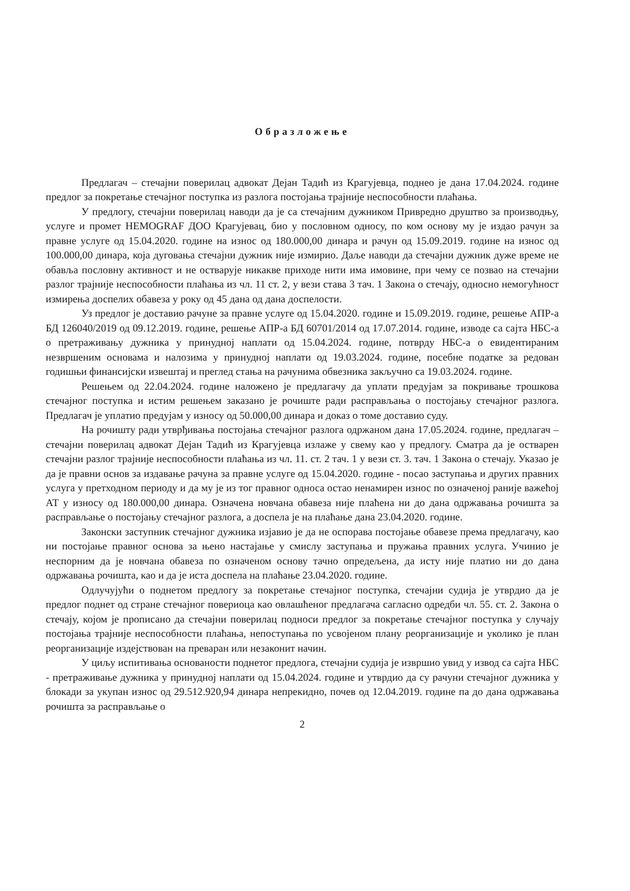Образложење
Предлагач – стечајни поверилац адвокат Дејан Тадић из Крагујевца, поднео је дана 17.04.2024. године предлог за покретање стечајног поступка из разлога постојања трајније неспособности плаћања.
У предлогу, стечајни поверилац наводи да је са стечајним дужником Привредно друштво за производњу, услуге и промет HEMOGRAF ДОО Крагујевац, био у пословном односу, по ком основу му је издао рачун за правне услуге од 15.04.2020. године на износ од 180.000,00 динара и рачун од 15.09.2019. године на износ од 100.000,00 динара, која дуговања стечајни дужник није измирио. Даље наводи да стечајни дужник дуже време не обавља пословну активност и не остварује никакве приходе нити има имовине, при чему се позвао на стечајни разлог трајније неспособности плаћања из чл. 11 ст. 2, у вези става 3 тач. 1 Закона о стечају, односно немогућност измирења доспелих обавеза у року од 45 дана од дана доспелости.
Уз предлог је доставио рачуне за правне услуге од 15.04.2020. године и 15.09.2019. године, решење АПР-а БД 126040/2019 од 09.12.2019. године, решење АПР-а БД 60701/2014 од 17.07.2014. године, изводе са сајта НБС-а о претраживању дужника у принудној наплати од 15.04.2024. године, потврду НБС-а о евидентираним незвршеним основама и налозима у принудној наплати од 19.03.2024. године, посебне податке за редован годишњи финансијски извештај и преглед стања на рачунима обвезника закључно са 19.03.2024. године.
Решењем од 22.04.2024. године наложено је предлагачу да уплати предујам за покривање трошкова стечајног поступка и истим решењем заказано је рочиште ради расправљања о постојању стечајног разлога. Предлагач је уплатио предујам у износу од 50.000,00 динара и доказ о томе доставио суду.
На рочишту ради утврђивања постојања стечајног разлога одржаном дана 17.05.2024. године, предлагач – стечајни поверилац адвокат Дејан Тадић из Крагујевца излаже у свему као у предлогу. Сматра да је остварен стечајни разлог трајније неспособности плаћања из чл. 11. ст. 2 тач. 1 у вези ст. 3. тач. 1 Закона о стечају. Указао је да је правни основ за издавање рачуна за правне услуге од 15.04.2020. године - посао заступања и других правних услуга у претходном периоду и да му је из тог правног односа остао ненамирен износ по означеној раније важећој АТ у износу од 180.000,00 динара. Означена новчана обавеза није плаћена ни до дана одржавања рочишта за расправљање о постојању стечајног разлога, а доспела је на плаћање дана 23.04.2020. године.
Законски заступник стечајног дужника изјавио је да не оспорава постојање обавезе према предлагачу, као ни постојање правног основа за њено настајање у смислу заступања и пружања правних услуга. Учинио је неспорним да је новчана обавеза по означеном основу тачно опредељена, да исту није платио ни до дана одржавања рочишта, као и да је иста доспела на плаћање 23.04.2020. године.
Одлучујући о поднетом предлогу за покретање стечајног поступка, стечајни судија је утврдио да је предлог поднет од стране стечајног повериоца као овлашћеног предлагача сагласно одредби чл. 55. ст. 2. Закона о стечају, којом је прописано да стечајни поверилац подноси предлог за покретање стечајног поступка у случају постојања трајније неспособности плаћања, непоступања по усвојеном плану реорганизације и уколико је план реорганизације издејствован на преваран или незаконит начин.
У циљу испитивања основаности поднетог предлога, стечајни судија је извршио увид у извод са сајта НБС - претраживање дужника у принудној наплати од 15.04.2024. године и утврдио да су рачуни стечајног дужника у блокади за укупан износ од 29.512.920,94 динара непрекидно, почев од 12.04.2019. године па до дана одржавања рочишта за расправљање о
2